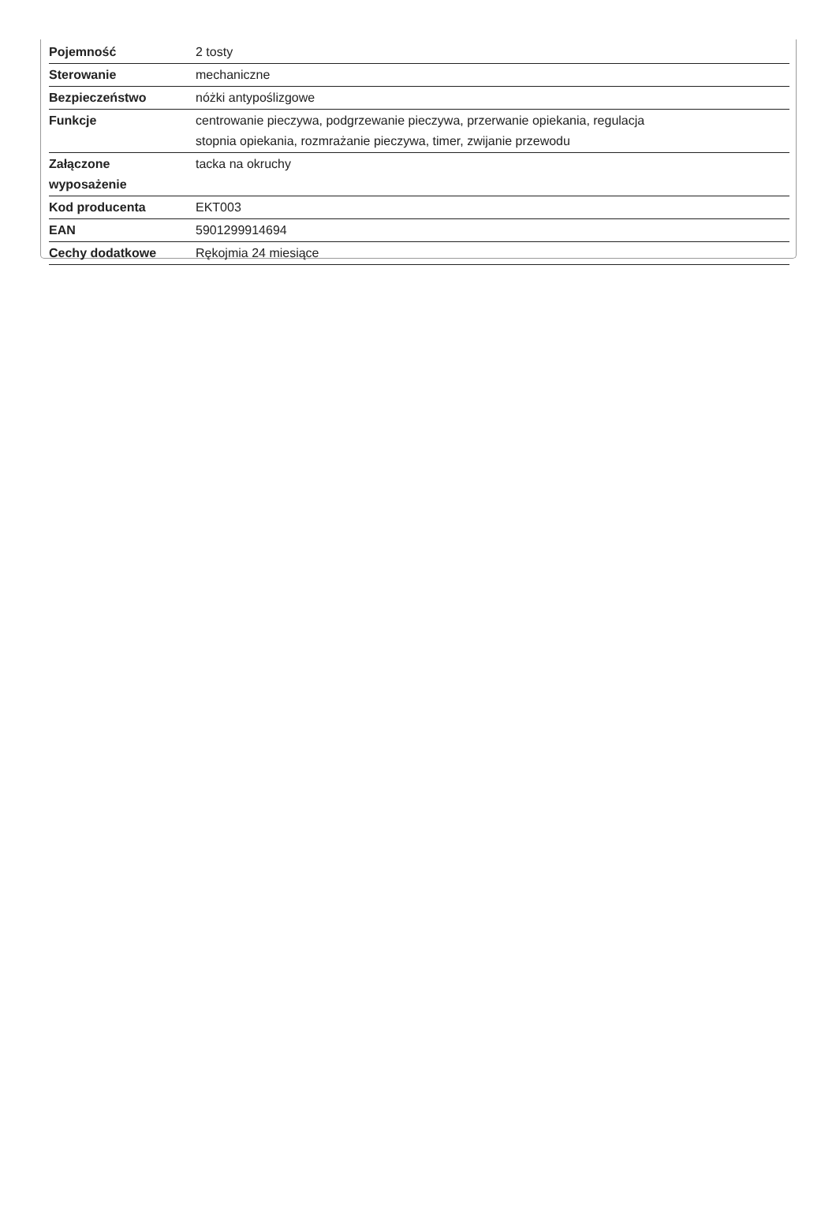| Pojemność | 2 tosty |
| Sterowanie | mechaniczne |
| Bezpieczeństwo | nóżki antypoślizgowe |
| Funkcje | centrowanie pieczywa, podgrzewanie pieczywa, przerwanie opiekania, regulacja stopnia opiekania, rozmrażanie pieczywa, timer, zwijanie przewodu |
| Załączone wyposażenie | tacka na okruchy |
| Kod producenta | EKT003 |
| EAN | 5901299914694 |
| Cechy dodatkowe | Rękojmia 24 miesiące |